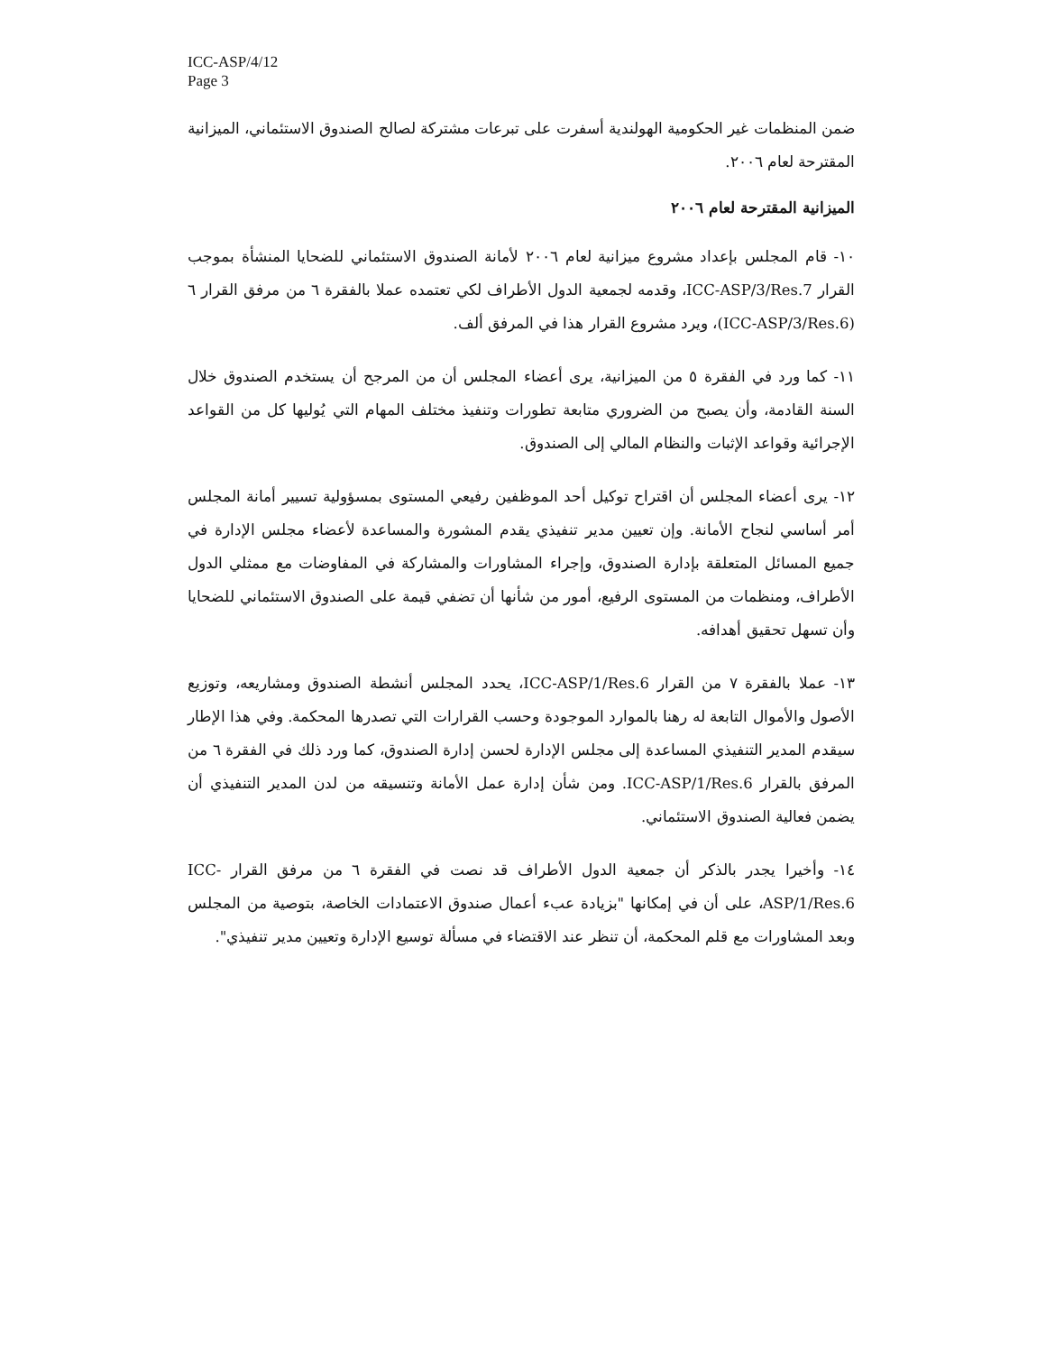ICC-ASP/4/12
Page 3
ضمن المنظمات غير الحكومية الهولندية أسفرت على تبرعات مشتركة لصالح الصندوق الاستئماني، الميزانية المقترحة لعام ٢٠٠٦.
الميزانية المقترحة لعام ٢٠٠٦
١٠- قام المجلس بإعداد مشروع ميزانية لعام ٢٠٠٦ لأمانة الصندوق الاستئماني للضحايا المنشأة بموجب القرار ICC-ASP/3/Res.7، وقدمه لجمعية الدول الأطراف لكي تعتمده عملا بالفقرة ٦ من مرفق القرار ٦ (ICC-ASP/3/Res.6)، ويرد مشروع القرار هذا في المرفق ألف.
١١- كما ورد في الفقرة ٥ من الميزانية، يرى أعضاء المجلس أن من المرجح أن يستخدم الصندوق خلال السنة القادمة، وأن يصبح من الضروري متابعة تطورات وتنفيذ مختلف المهام التي يُوليها كل من القواعد الإجرائية وقواعد الإثبات والنظام المالي إلى الصندوق.
١٢- يرى أعضاء المجلس أن اقتراح توكيل أحد الموظفين رفيعي المستوى بمسؤولية تسيير أمانة المجلس أمر أساسي لنجاح الأمانة. وإن تعيين مدير تنفيذي يقدم المشورة والمساعدة لأعضاء مجلس الإدارة في جميع المسائل المتعلقة بإدارة الصندوق، وإجراء المشاورات والمشاركة في المفاوضات مع ممثلي الدول الأطراف، ومنظمات من المستوى الرفيع، أمور من شأنها أن تضفي قيمة على الصندوق الاستئماني للضحايا وأن تسهل تحقيق أهدافه.
١٣- عملا بالفقرة ٧ من القرار ICC-ASP/1/Res.6، يحدد المجلس أنشطة الصندوق ومشاريعه، وتوزيع الأصول والأموال التابعة له رهنا بالموارد الموجودة وحسب القرارات التي تصدرها المحكمة. وفي هذا الإطار سيقدم المدير التنفيذي المساعدة إلى مجلس الإدارة لحسن إدارة الصندوق، كما ورد ذلك في الفقرة ٦ من المرفق بالقرار ICC-ASP/1/Res.6. ومن شأن إدارة عمل الأمانة وتنسيقه من لدن المدير التنفيذي أن يضمن فعالية الصندوق الاستئماني.
١٤- وأخيرا يجدر بالذكر أن جمعية الدول الأطراف قد نصت في الفقرة ٦ من مرفق القرار ICC-ASP/1/Res.6، على أن في إمكانها "بزيادة عبء أعمال صندوق الاعتمادات الخاصة، بتوصية من المجلس وبعد المشاورات مع قلم المحكمة، أن تنظر عند الاقتضاء في مسألة توسيع الإدارة وتعيين مدير تنفيذي".